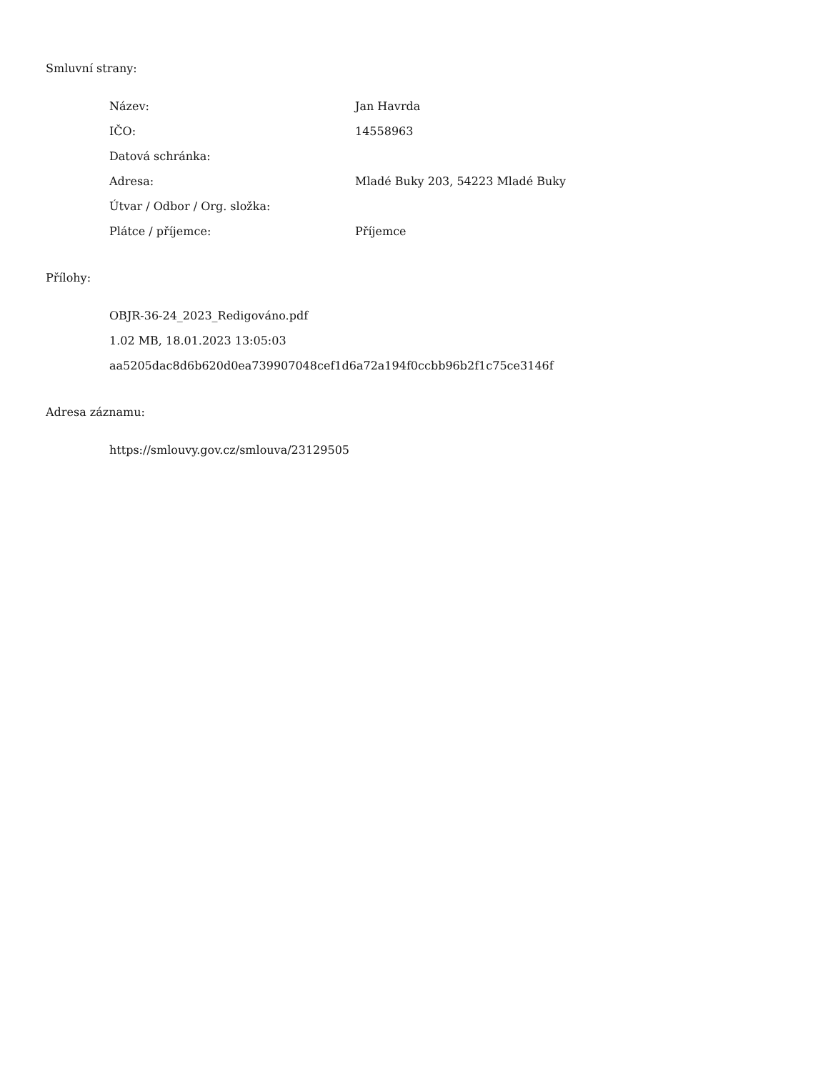Smluvní strany:
| Název: | Jan Havrda |
| IČO: | 14558963 |
| Datová schránka: | |
| Adresa: | Mladé Buky 203, 54223 Mladé Buky |
| Útvar / Odbor / Org. složka: | |
| Plátce / příjemce: | Příjemce |
Přílohy:
OBJR-36-24_2023_Redigováno.pdf
1.02 MB, 18.01.2023 13:05:03
aa5205dac8d6b620d0ea739907048cef1d6a72a194f0ccbb96b2f1c75ce3146f
Adresa záznamu:
https://smlouvy.gov.cz/smlouva/23129505